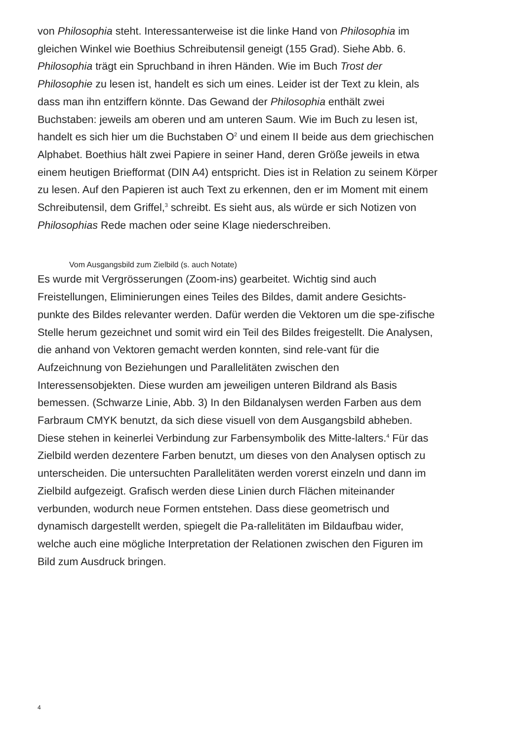von Philosophia steht. Interessanterweise ist die linke Hand von Philosophia im gleichen Winkel wie Boethius Schreibutensil geneigt (155 Grad). Siehe Abb. 6. Philosophia trägt ein Spruchband in ihren Händen. Wie im Buch Trost der Philosophie zu lesen ist, handelt es sich um eines. Leider ist der Text zu klein, als dass man ihn entziffern könnte. Das Gewand der Philosophia enthält zwei Buchstaben: jeweils am oberen und am unteren Saum. Wie im Buch zu lesen ist, handelt es sich hier um die Buchstaben O<sup>2</sup> und einem II beide aus dem griechischen Alphabet. Boethius hält zwei Papiere in seiner Hand, deren Größe jeweils in etwa einem heutigen Briefformat (DIN A4) entspricht. Dies ist in Relation zu seinem Körper zu lesen. Auf den Papieren ist auch Text zu erkennen, den er im Moment mit einem Schreibutensil, dem Griffel,<sup>3</sup> schreibt. Es sieht aus, als würde er sich Notizen von Philosophias Rede machen oder seine Klage niederschreiben.
Vom Ausgangsbild zum Zielbild (s. auch Notate)
Es wurde mit Vergrösserungen (Zoom-ins) gearbeitet. Wichtig sind auch Freistellungen, Eliminierungen eines Teiles des Bildes, damit andere Gesichts-punkte des Bildes relevanter werden. Dafür werden die Vektoren um die spe-zifische Stelle herum gezeichnet und somit wird ein Teil des Bildes freigestellt. Die Analysen, die anhand von Vektoren gemacht werden konnten, sind rele-vant für die Aufzeichnung von Beziehungen und Parallelitäten zwischen den Interessensobjekten. Diese wurden am jeweiligen unteren Bildrand als Basis bemessen. (Schwarze Linie, Abb. 3) In den Bildanalysen werden Farben aus dem Farbraum CMYK benutzt, da sich diese visuell von dem Ausgangsbild abheben. Diese stehen in keinerlei Verbindung zur Farbensymbolik des Mitte-lalters.<sup>4</sup> Für das Zielbild werden dezentere Farben benutzt, um dieses von den Analysen optisch zu unterscheiden. Die untersuchten Parallelitäten werden vorerst einzeln und dann im Zielbild aufgezeigt. Grafisch werden diese Linien durch Flächen miteinander verbunden, wodurch neue Formen entstehen. Dass diese geometrisch und dynamisch dargestellt werden, spiegelt die Pa-rallelitäten im Bildaufbau wider, welche auch eine mögliche Interpretation der Relationen zwischen den Figuren im Bild zum Ausdruck bringen.
4